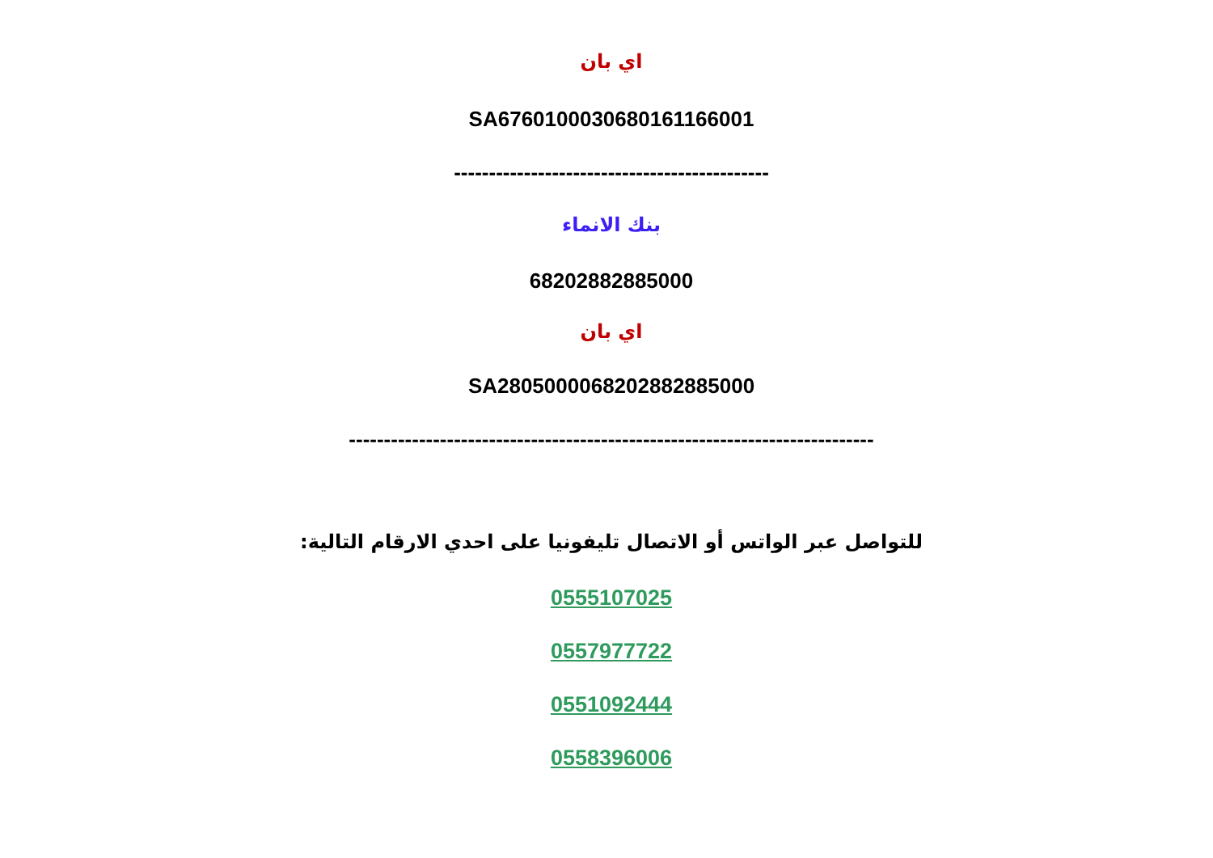اي بان
SA6760100030680161166001
---------------------------------------------
بنك الانماء
68202882885000
اي بان
SA2805000068202882885000
---------------------------------------------------------------------------
للتواصل عبر الواتس أو الاتصال تليفونيا على احدي الارقام التالية:
0555107025
0557977722
0551092444
0558396006